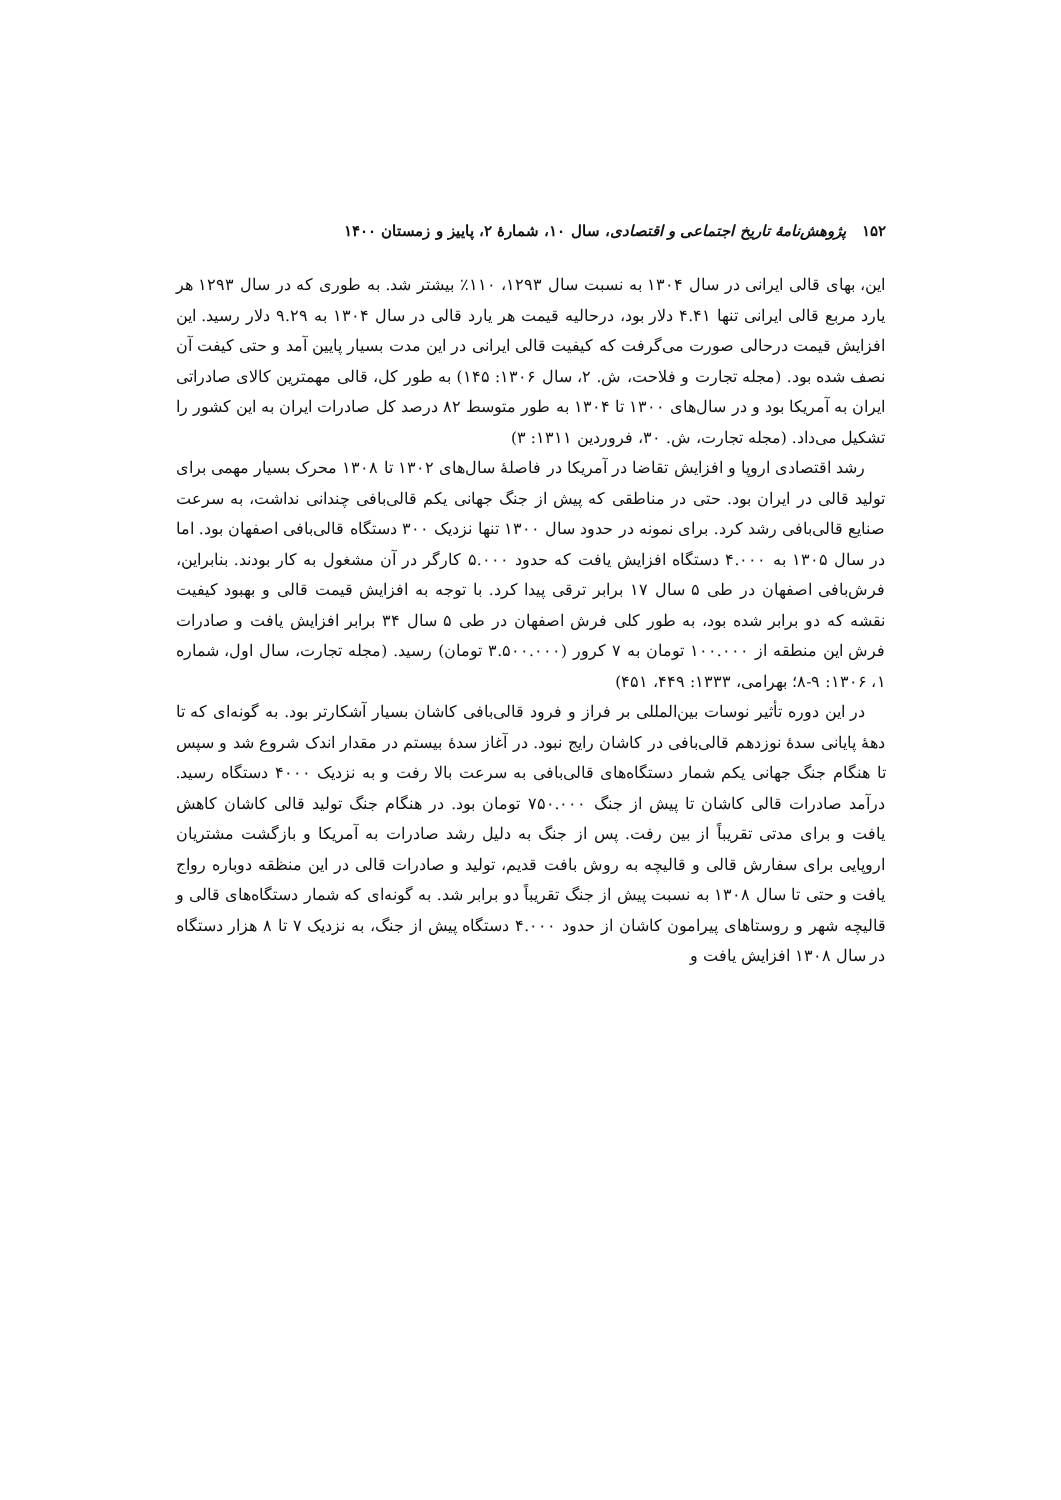۱۵۲ پژوهش‌نامهٔ تاریخ اجتماعی و اقتصادی، سال ۱۰، شمارهٔ ۲، پاییز و زمستان ۱۴۰۰
این، بهای قالی ایرانی در سال ۱۳۰۴ به نسبت سال ۱۲۹۳، ۱۱۰٪ بیشتر شد. به طوری که در سال ۱۲۹۳ هر یارد مربع قالی ایرانی تنها ۴.۴۱ دلار بود، درحالیه قیمت هر یارد قالی در سال ۱۳۰۴ به ۹.۲۹ دلار رسید. این افزایش قیمت درحالی صورت می‌گرفت که کیفیت قالی ایرانی در این مدت بسیار پایین آمد و حتی کیفت آن نصف شده بود. (مجله تجارت و فلاحت، ش. ۲، سال ۱۳۰۶: ۱۴۵) به طور کل، قالی مهمترین کالای صادراتی ایران به آمریکا بود و در سال‌های ۱۳۰۰ تا ۱۳۰۴ به طور متوسط ۸۲ درصد کل صادرات ایران به این کشور را تشکیل می‌داد. (مجله تجارت، ش. ۳۰، فروردین ۱۳۱۱: ۳)
رشد اقتصادی اروپا و افزایش تقاضا در آمریکا در فاصلهٔ سال‌های ۱۳۰۲ تا ۱۳۰۸ محرک بسیار مهمی برای تولید قالی در ایران بود. حتی در مناطقی که پیش از جنگ جهانی یکم قالی‌بافی چندانی نداشت، به سرعت صنایع قالی‌بافی رشد کرد. برای نمونه در حدود سال ۱۳۰۰ تنها نزدیک ۳۰۰ دستگاه قالی‌بافی اصفهان بود. اما در سال ۱۳۰۵ به ۴.۰۰۰ دستگاه افزایش یافت که حدود ۵.۰۰۰ کارگر در آن مشغول به کار بودند. بنابراین، فرش‌بافی اصفهان در طی ۵ سال ۱۷ برابر ترقی پیدا کرد. با توجه به افزایش قیمت قالی و بهبود کیفیت نقشه که دو برابر شده بود، به طور کلی فرش اصفهان در طی ۵ سال ۳۴ برابر افزایش یافت و صادرات فرش این منطقه از ۱۰۰.۰۰۰ تومان به ۷ کرور (۳.۵۰۰.۰۰۰ تومان) رسید. (مجله تجارت، سال اول، شماره ۱، ۱۳۰۶: ۹-۸؛ بهرامی، ۱۳۳۳: ۴۴۹، ۴۵۱)
در این دوره تأثیر نوسات بین‌المللی بر فراز و فرود قالی‌بافی کاشان بسیار آشکارتر بود. به گونه‌ای که تا دههٔ پایانی سدهٔ نوزدهم قالی‌بافی در کاشان رایج نبود. در آغاز سدهٔ بیستم در مقدار اندک شروع شد و سپس تا هنگام جنگ جهانی یکم شمار دستگاه‌های قالی‌بافی به سرعت بالا رفت و به نزدیک ۴۰۰۰ دستگاه رسید. درآمد صادرات قالی کاشان تا پیش از جنگ ۷۵۰.۰۰۰ تومان بود. در هنگام جنگ تولید قالی کاشان کاهش یافت و برای مدتی تقریباً از بین رفت. پس از جنگ به دلیل رشد صادرات به آمریکا و بازگشت مشتریان اروپایی برای سفارش قالی و قالیچه به روش بافت قدیم، تولید و صادرات قالی در این منظقه دوباره رواج یافت و حتی تا سال ۱۳۰۸ به نسبت پیش از جنگ تقریباً دو برابر شد. به گونه‌ای که شمار دستگاه‌های قالی و قالیچه شهر و روستاهای پیرامون کاشان از حدود ۴.۰۰۰ دستگاه پیش از جنگ، به نزدیک ۷ تا ۸ هزار دستگاه در سال ۱۳۰۸ افزایش یافت و